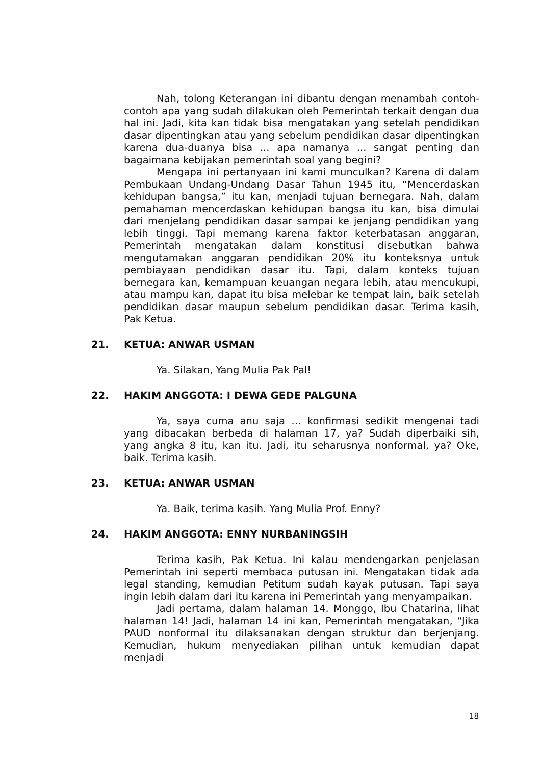Nah, tolong Keterangan ini dibantu dengan menambah contoh-contoh apa yang sudah dilakukan oleh Pemerintah terkait dengan dua hal ini. Jadi, kita kan tidak bisa mengatakan yang setelah pendidikan dasar dipentingkan atau yang sebelum pendidikan dasar dipentingkan karena dua-duanya bisa ... apa namanya ... sangat penting dan bagaimana kebijakan pemerintah soal yang begini?
Mengapa ini pertanyaan ini kami munculkan? Karena di dalam Pembukaan Undang-Undang Dasar Tahun 1945 itu, “Mencerdaskan kehidupan bangsa,” itu kan, menjadi tujuan bernegara. Nah, dalam pemahaman mencerdaskan kehidupan bangsa itu kan, bisa dimulai dari menjelang pendidikan dasar sampai ke jenjang pendidikan yang lebih tinggi. Tapi memang karena faktor keterbatasan anggaran, Pemerintah mengatakan dalam konstitusi disebutkan bahwa mengutamakan anggaran pendidikan 20% itu konteksnya untuk pembiayaan pendidikan dasar itu. Tapi, dalam konteks tujuan bernegara kan, kemampuan keuangan negara lebih, atau mencukupi, atau mampu kan, dapat itu bisa melebar ke tempat lain, baik setelah pendidikan dasar maupun sebelum pendidikan dasar. Terima kasih, Pak Ketua.
21. KETUA: ANWAR USMAN
Ya. Silakan, Yang Mulia Pak Pal!
22. HAKIM ANGGOTA: I DEWA GEDE PALGUNA
Ya, saya cuma anu saja … konfirmasi sedikit mengenai tadi yang dibacakan berbeda di halaman 17, ya? Sudah diperbaiki sih, yang angka 8 itu, kan itu. Jadi, itu seharusnya nonformal, ya? Oke, baik. Terima kasih.
23. KETUA: ANWAR USMAN
Ya. Baik, terima kasih. Yang Mulia Prof. Enny?
24. HAKIM ANGGOTA: ENNY NURBANINGSIH
Terima kasih, Pak Ketua. Ini kalau mendengarkan penjelasan Pemerintah ini seperti membaca putusan ini. Mengatakan tidak ada legal standing, kemudian Petitum sudah kayak putusan. Tapi saya ingin lebih dalam dari itu karena ini Pemerintah yang menyampaikan.
Jadi pertama, dalam halaman 14. Monggo, Ibu Chatarina, lihat halaman 14! Jadi, halaman 14 ini kan, Pemerintah mengatakan, “Jika PAUD nonformal itu dilaksanakan dengan struktur dan berjenjang. Kemudian, hukum menyediakan pilihan untuk kemudian dapat menjadi
18